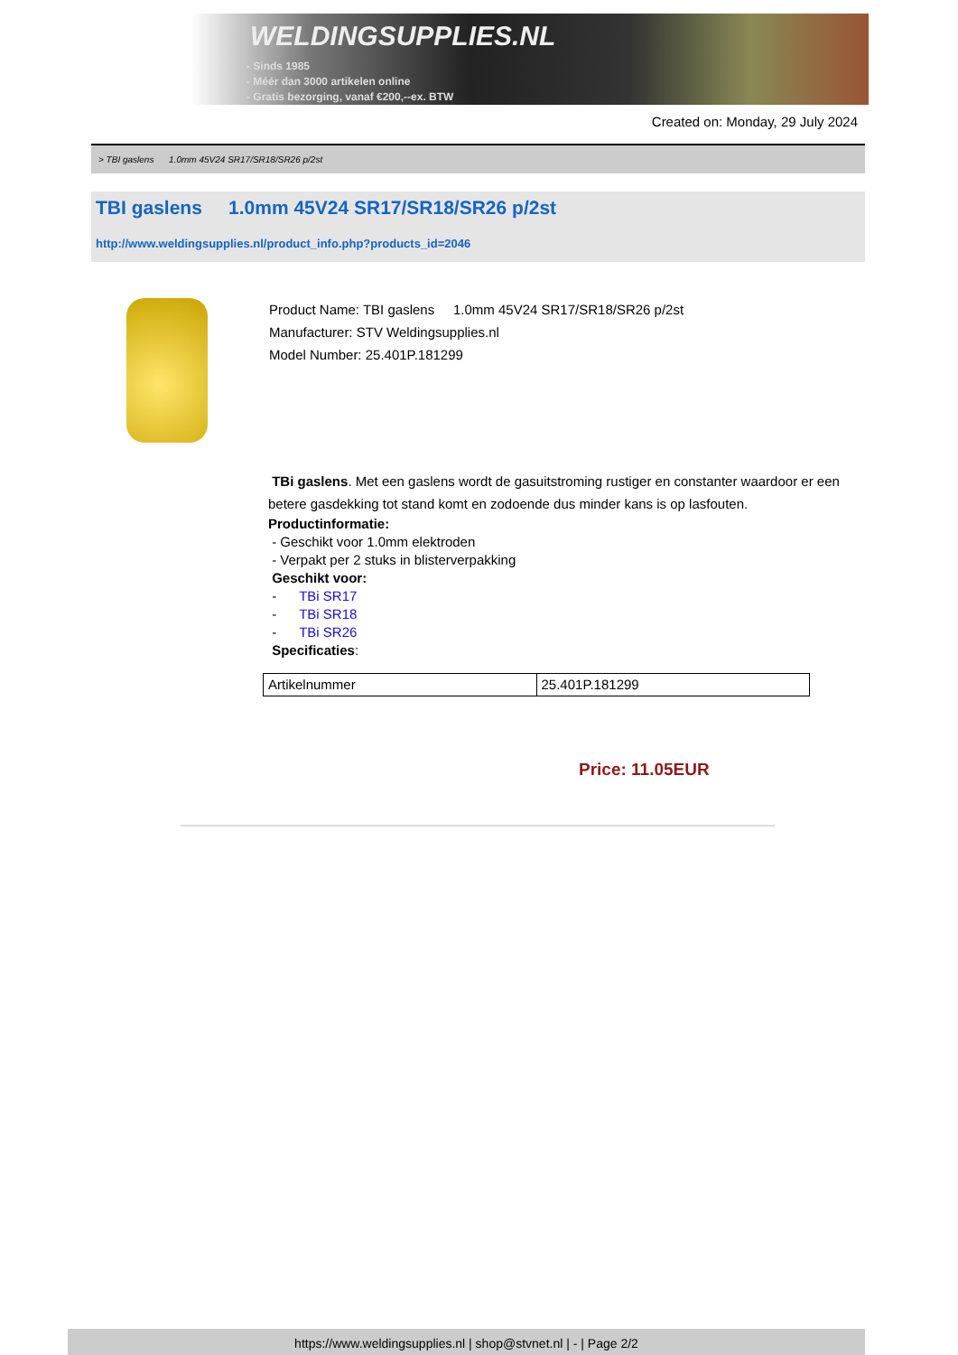WELDINGSUPPLIES.NL
- Sinds 1985
- Méér dan 3000 artikelen online
- Gratis bezorging, vanaf €200,--ex. BTW
Created on: Monday, 29 July 2024
> TBI gaslens 1.0mm 45V24 SR17/SR18/SR26 p/2st
TBI gaslens 1.0mm 45V24 SR17/SR18/SR26 p/2st
http://www.weldingsupplies.nl/product_info.php?products_id=2046
Product Name: TBI gaslens 1.0mm 45V24 SR17/SR18/SR26 p/2st
Manufacturer: STV Weldingsupplies.nl
Model Number: 25.401P.181299
TBi gaslens. Met een gaslens wordt de gasuitstroming rustiger en constanter waardoor er een betere gasdekking tot stand komt en zodoende dus minder kans is op lasfouten.
Productinformatie:
- Geschikt voor 1.0mm elektroden
- Verpakt per 2 stuks in blisterverpakking
Geschikt voor:
- TBi SR17
- TBi SR18
- TBi SR26
Specificaties:
| Artikelnummer | 25.401P.181299 |
Price: 11.05EUR
https://www.weldingsupplies.nl | shop@stvnet.nl | - | Page 2/2